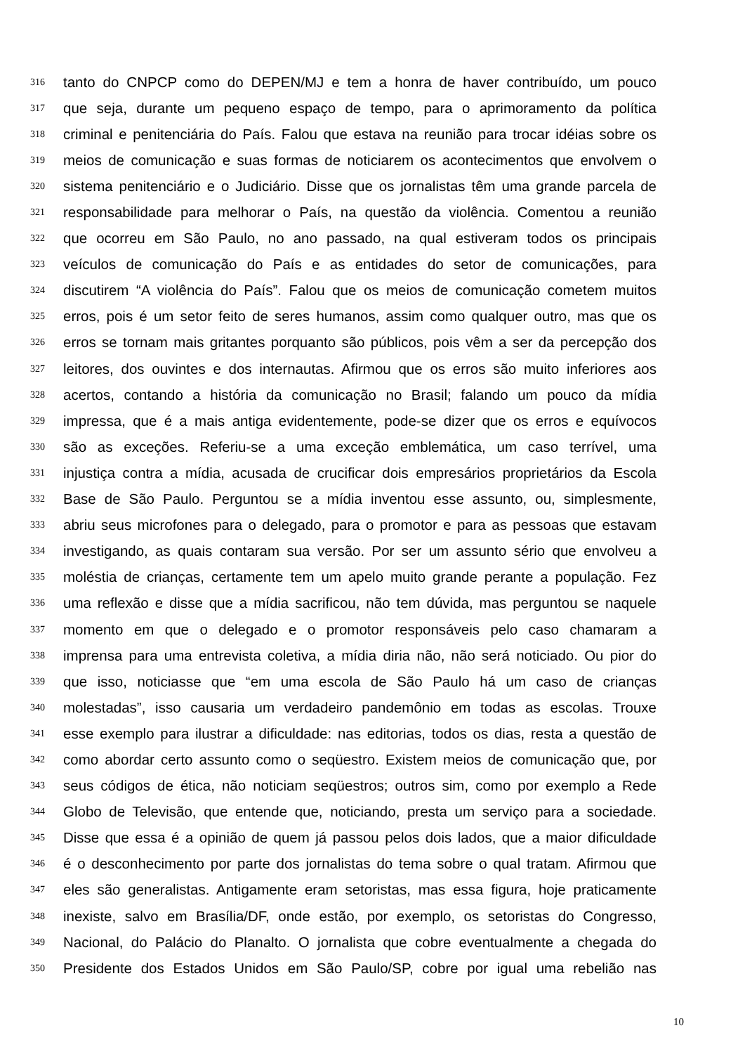316 tanto do CNPCP como do DEPEN/MJ e tem a honra de haver contribuído, um pouco
317 que seja, durante um pequeno espaço de tempo, para o aprimoramento da política
318 criminal e penitenciária do País. Falou que estava na reunião para trocar idéias sobre os
319 meios de comunicação e suas formas de noticiarem os acontecimentos que envolvem o
320 sistema penitenciário e o Judiciário. Disse que os jornalistas têm uma grande parcela de
321 responsabilidade para melhorar o País, na questão da violência. Comentou a reunião
322 que ocorreu em São Paulo, no ano passado, na qual estiveram todos os principais
323 veículos de comunicação do País e as entidades do setor de comunicações, para
324 discutirem “A violência do País”. Falou que os meios de comunicação cometem muitos
325 erros, pois é um setor feito de seres humanos, assim como qualquer outro, mas que os
326 erros se tornam mais gritantes porquanto são públicos, pois vêm a ser da percepção dos
327 leitores, dos ouvintes e dos internautas. Afirmou que os erros são muito inferiores aos
328 acertos, contando a história da comunicação no Brasil; falando um pouco da mídia
329 impressa, que é a mais antiga evidentemente, pode-se dizer que os erros e equívocos
330 são as exceções. Referiu-se a uma exceção emblemática, um caso terrível, uma
331 injustiça contra a mídia, acusada de crucificar dois empresários proprietários da Escola
332 Base de São Paulo. Perguntou se a mídia inventou esse assunto, ou, simplesmente,
333 abriu seus microfones para o delegado, para o promotor e para as pessoas que estavam
334 investigando, as quais contaram sua versão. Por ser um assunto sério que envolveu a
335 moléstia de crianças, certamente tem um apelo muito grande perante a população. Fez
336 uma reflexão e disse que a mídia sacrificou, não tem dúvida, mas perguntou se naquele
337 momento em que o delegado e o promotor responsáveis pelo caso chamaram a
338 imprensa para uma entrevista coletiva, a mídia diria não, não será noticiado. Ou pior do
339 que isso, noticiasse que “em uma escola de São Paulo há um caso de crianças
340 molestadas”, isso causaria um verdadeiro pandemônio em todas as escolas. Trouxe
341 esse exemplo para ilustrar a dificuldade: nas editorias, todos os dias, resta a questão de
342 como abordar certo assunto como o seqüestro. Existem meios de comunicação que, por
343 seus códigos de ética, não noticiam seqüestros; outros sim, como por exemplo a Rede
344 Globo de Televisão, que entende que, noticiando, presta um serviço para a sociedade.
345 Disse que essa é a opinião de quem já passou pelos dois lados, que a maior dificuldade
346 é o desconhecimento por parte dos jornalistas do tema sobre o qual tratam. Afirmou que
347 eles são generalistas. Antigamente eram setoristas, mas essa figura, hoje praticamente
348 inexiste, salvo em Brasília/DF, onde estão, por exemplo, os setoristas do Congresso,
349 Nacional, do Palácio do Planalto. O jornalista que cobre eventualmente a chegada do
350 Presidente dos Estados Unidos em São Paulo/SP, cobre por igual uma rebelião nas
10